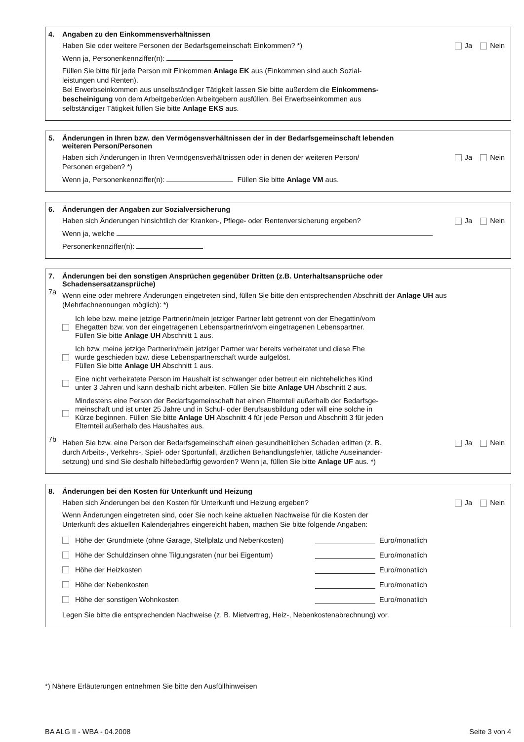4. Angaben zu den Einkommensverhältnissen
Haben Sie oder weitere Personen der Bedarfsgemeinschaft Einkommen? *) Ja Nein
Wenn ja, Personenkennziffer(n):
Füllen Sie bitte für jede Person mit Einkommen Anlage EK aus (Einkommen sind auch Sozial-
leistungen und Renten).
Bei Erwerbseinkommen aus unselbständiger Tätigkeit lassen Sie bitte außerdem die Einkommens-
bescheinigung von dem Arbeitgeber/den Arbeitgebern ausfüllen. Bei Erwerbseinkommen aus
selbständiger Tätigkeit füllen Sie bitte Anlage EKS aus.
5. Änderungen in Ihren bzw. den Vermögensverhältnissen der in der Bedarfsgemeinschaft lebenden
weiteren Person/Personen
Haben sich Änderungen in Ihren Vermögensverhältnissen oder in denen der weiteren Person/
Personen ergeben? *) Ja Nein
Wenn ja, Personenkennziffer(n): Füllen Sie bitte Anlage VM aus.
6. Änderungen der Angaben zur Sozialversicherung
Haben sich Änderungen hinsichtlich der Kranken-, Pflege- oder Rentenversicherung ergeben? Ja Nein
Wenn ja, welche
Personenkennziffer(n):
7. Änderungen bei den sonstigen Ansprüchen gegenüber Dritten (z.B. Unterhaltsansprüche oder
Schadensersatzansprüche)
7a
Wenn eine oder mehrere Änderungen eingetreten sind, füllen Sie bitte den entsprechenden Abschnitt der Anlage UH aus (Mehrfachnennungen möglich): *)
Ich lebe bzw. meine jetzige Partnerin/mein jetziger Partner lebt getrennt von der Ehegattin/vom
Ehegatten bzw. von der eingetragenen Lebenspartnerin/vom eingetragenen Lebenspartner.
Füllen Sie bitte Anlage UH Abschnitt 1 aus.
Ich bzw. meine jetzige Partnerin/mein jetziger Partner war bereits verheiratet und diese Ehe
wurde geschieden bzw. diese Lebenspartnerschaft wurde aufgelöst.
Füllen Sie bitte Anlage UH Abschnitt 1 aus.
Eine nicht verheiratete Person im Haushalt ist schwanger oder betreut ein nichteheliches Kind
unter 3 Jahren und kann deshalb nicht arbeiten. Füllen Sie bitte Anlage UH Abschnitt 2 aus.
Mindestens eine Person der Bedarfsgemeinschaft hat einen Elternteil außerhalb der Bedarfsge-
meinschaft und ist unter 25 Jahre und in Schul- oder Berufsausbildung oder will eine solche in
Kürze beginnen. Füllen Sie bitte Anlage UH Abschnitt 4 für jede Person und Abschnitt 3 für jeden
Elternteil außerhalb des Haushaltes aus.
7b
Haben Sie bzw. eine Person der Bedarfsgemeinschaft einen gesundheitlichen Schaden erlitten (z. B.
durch Arbeits-, Verkehrs-, Spiel- oder Sportunfall, ärztlichen Behandlungsfehler, tätliche Auseinander-
setzung) und sind Sie deshalb hilfebedürftig geworden? Wenn ja, füllen Sie bitte Anlage UF aus. *) Ja Nein
8. Änderungen bei den Kosten für Unterkunft und Heizung
Haben sich Änderungen bei den Kosten für Unterkunft und Heizung ergeben? Ja Nein
Wenn Änderungen eingetreten sind, oder Sie noch keine aktuellen Nachweise für die Kosten der
Unterkunft des aktuellen Kalenderjahres eingereicht haben, machen Sie bitte folgende Angaben:
Höhe der Grundmiete (ohne Garage, Stellplatz und Nebenkosten) Euro/monatlich
Höhe der Schuldzinsen ohne Tilgungsraten (nur bei Eigentum) Euro/monatlich
Höhe der Heizkosten Euro/monatlich
Höhe der Nebenkosten Euro/monatlich
Höhe der sonstigen Wohnkosten Euro/monatlich
Legen Sie bitte die entsprechenden Nachweise (z. B. Mietvertrag, Heiz-, Nebenkostenabrechnung) vor.
*) Nähere Erläuterungen entnehmen Sie bitte den Ausfüllhinweisen
BA ALG II - WBA - 04.2008 Seite 3 von 4